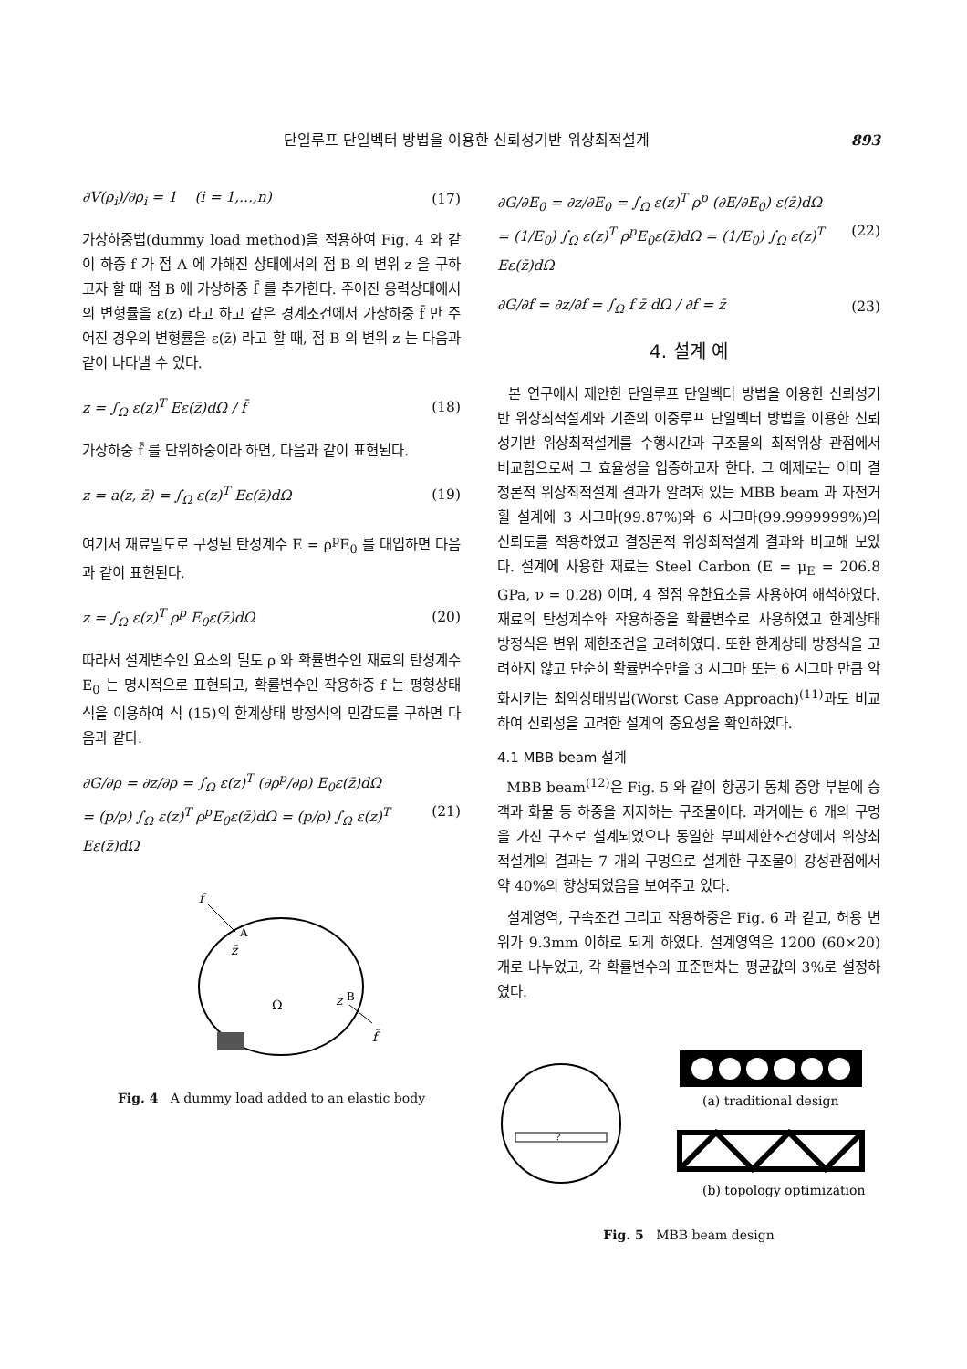단일루프 단일벡터 방법을 이용한 신뢰성기반 위상최적설계 893
∂V(ρ<sub>i</sub>)/∂ρ<sub>i</sub> = 1 (i = 1,...,n) (17)
가상하중법(dummy load method)을 적용하여 Fig. 4 와 같이 하중 f 가 점 A 에 가해진 상태에서의 점 B 의 변위 z 을 구하고자 할 때 점 B 에 가상하중 f̄ 를 추가한다. 주어진 응력상태에서의 변형률을 ε(z) 라고 하고 같은 경계조건에서 가상하중 f̄ 만 주어진 경우의 변형률을 ε(z̄) 라고 할 때, 점 B 의 변위 z 는 다음과 같이 나타낼 수 있다.
z = ∫<sub>Ω</sub> ε(z)<sup>T</sup> Eε(z̄)dΩ / f̄ (18)
가상하중 f̄ 를 단위하중이라 하면, 다음과 같이 표현된다.
z = a(z, z̄) = ∫<sub>Ω</sub> ε(z)<sup>T</sup> Eε(z̄)dΩ (19)
여기서 재료밀도로 구성된 탄성계수 E = ρ<sup>p</sup>E<sub>0</sub> 를 대입하면 다음과 같이 표현된다.
z = ∫<sub>Ω</sub> ε(z)<sup>T</sup> ρ<sup>p</sup> E<sub>0</sub>ε(z̄)dΩ (20)
따라서 설계변수인 요소의 밀도 ρ 와 확률변수인 재료의 탄성계수 E<sub>0</sub> 는 명시적으로 표현되고, 확률변수인 작용하중 f 는 평형상태식을 이용하여 식 (15)의 한계상태 방정식의 민감도를 구하면 다음과 같다.
∂G/∂ρ = ∂z/∂ρ = ∫<sub>Ω</sub> ε(z)<sup>T</sup> (∂ρ<sup>p</sup>/∂ρ) E<sub>0</sub>ε(z̄)dΩ
= (p/ρ) ∫<sub>Ω</sub> ε(z)<sup>T</sup> ρ<sup>p</sup>E<sub>0</sub>ε(z̄)dΩ = (p/ρ) ∫<sub>Ω</sub> ε(z)<sup>T</sup> Eε(z̄)dΩ (21)
f
A
z̄
Ω
z
B
f̄
Fig. 4 A dummy load added to an elastic body
∂G/∂E<sub>0</sub> = ∂z/∂E<sub>0</sub> = ∫<sub>Ω</sub> ε(z)<sup>T</sup> ρ<sup>p</sup> (∂E/∂E<sub>0</sub>) ε(z̄)dΩ
= (1/E<sub>0</sub>) ∫<sub>Ω</sub> ε(z)<sup>T</sup> ρ<sup>p</sup>E<sub>0</sub>ε(z̄)dΩ = (1/E<sub>0</sub>) ∫<sub>Ω</sub> ε(z)<sup>T</sup> Eε(z̄)dΩ (22)
∂G/∂f = ∂z/∂f = ∫<sub>Ω</sub> f z̄ dΩ / ∂f = z̄ (23)
4. 설계 예
본 연구에서 제안한 단일루프 단일벡터 방법을 이용한 신뢰성기반 위상최적설계와 기존의 이중루프 단일벡터 방법을 이용한 신뢰성기반 위상최적설계를 수행시간과 구조물의 최적위상 관점에서 비교함으로써 그 효율성을 입증하고자 한다. 그 예제로는 이미 결정론적 위상최적설계 결과가 알려져 있는 MBB beam 과 자전거 휠 설계에 3 시그마(99.87%)와 6 시그마(99.9999999%)의 신뢰도를 적용하였고 결정론적 위상최적설계 결과와 비교해 보았다. 설계에 사용한 재료는 Steel Carbon (E = μ<sub>E</sub> = 206.8 GPa, ν = 0.28) 이며, 4 절점 유한요소를 사용하여 해석하였다. 재료의 탄성계수와 작용하중을 확률변수로 사용하였고 한계상태 방정식은 변위 제한조건을 고려하였다. 또한 한계상태 방정식을 고려하지 않고 단순히 확률변수만을 3 시그마 또는 6 시그마 만큼 악화시키는 최악상태방법(Worst Case Approach)<sup>(11)</sup>과도 비교하여 신뢰성을 고려한 설계의 중요성을 확인하였다.
4.1 MBB beam 설계
MBB beam<sup>(12)</sup>은 Fig. 5 와 같이 항공기 동체 중앙 부분에 승객과 화물 등 하중을 지지하는 구조물이다. 과거에는 6 개의 구멍을 가진 구조로 설계되었으나 동일한 부피제한조건상에서 위상최적설계의 결과는 7 개의 구멍으로 설계한 구조물이 강성관점에서 약 40%의 향상되었음을 보여주고 있다.
설계영역, 구속조건 그리고 작용하중은 Fig. 6 과 같고, 허용 변위가 9.3mm 이하로 되게 하였다. 설계영역은 1200 (60×20) 개로 나누었고, 각 확률변수의 표준편차는 평균값의 3%로 설정하였다.
?
(a) traditional design
(b) topology optimization
Fig. 5 MBB beam design